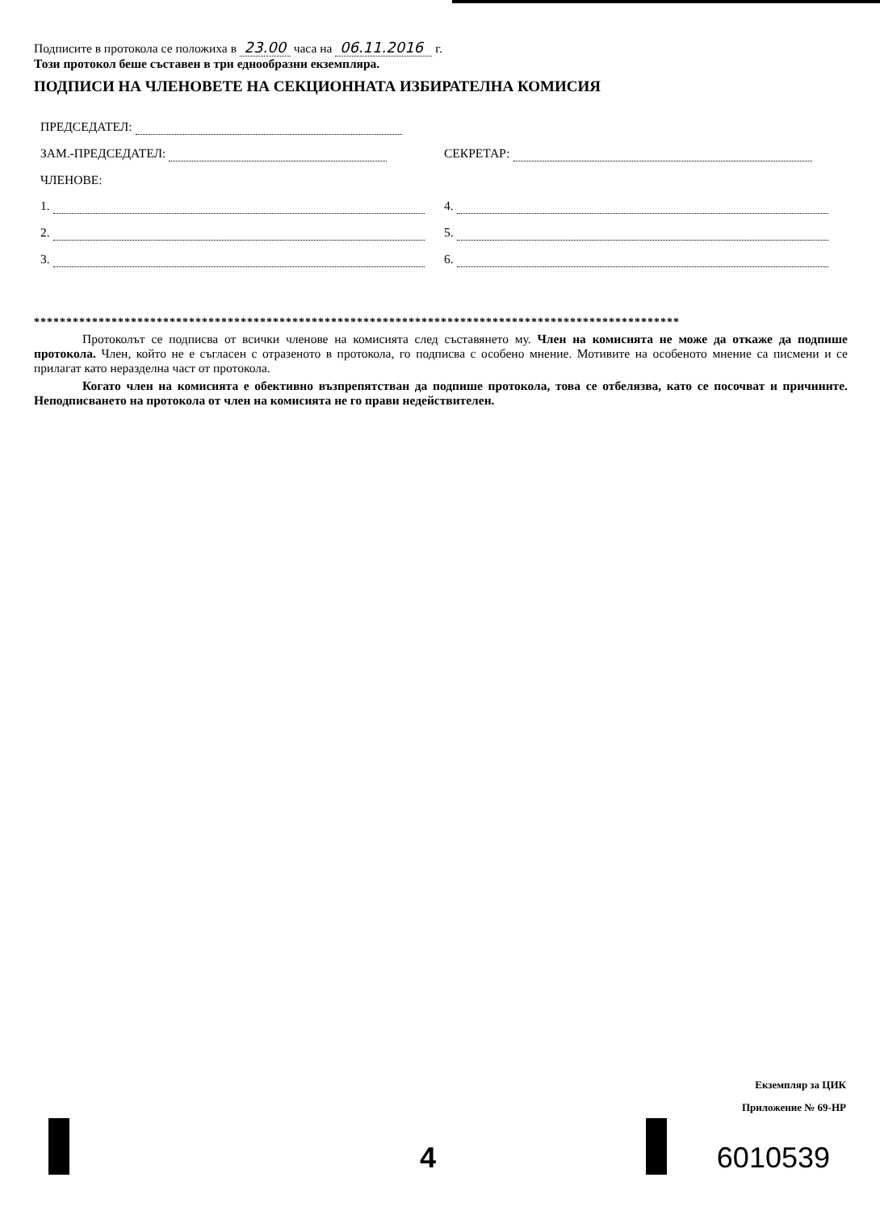Подписите в протокола се положиха в 23.00 часа на 06.11.2016 г.
Този протокол беше съставен в три еднообразни екземпляра.
ПОДПИСИ НА ЧЛЕНОВЕТЕ НА СЕКЦИОННАТА ИЗБИРАТЕЛНА КОМИСИЯ
ПРЕДСЕДАТЕЛ:
ЗАМ.-ПРЕДСЕДАТЕЛ: СЕКРЕТАР:
ЧЛЕНОВЕ:
1. 4.
2. 5.
3. 6.
****************************************************************************************************
Протоколът се подписва от всички членове на комисията след съставянето му. Член на комисията не може да откаже да подпише протокола. Член, който не е съгласен с отразеното в протокола, го подписва с особено мнение. Мотивите на особеното мнение са писмени и се прилагат като неразделна част от протокола.
Когато член на комисията е обективно възпрепятстван да подпише протокола, това се отбелязва, като се посочват и причините. Неподписването на протокола от член на комисията не го прави недействителен.
Екземпляр за ЦИК
Приложение № 69-НР
4 6010539